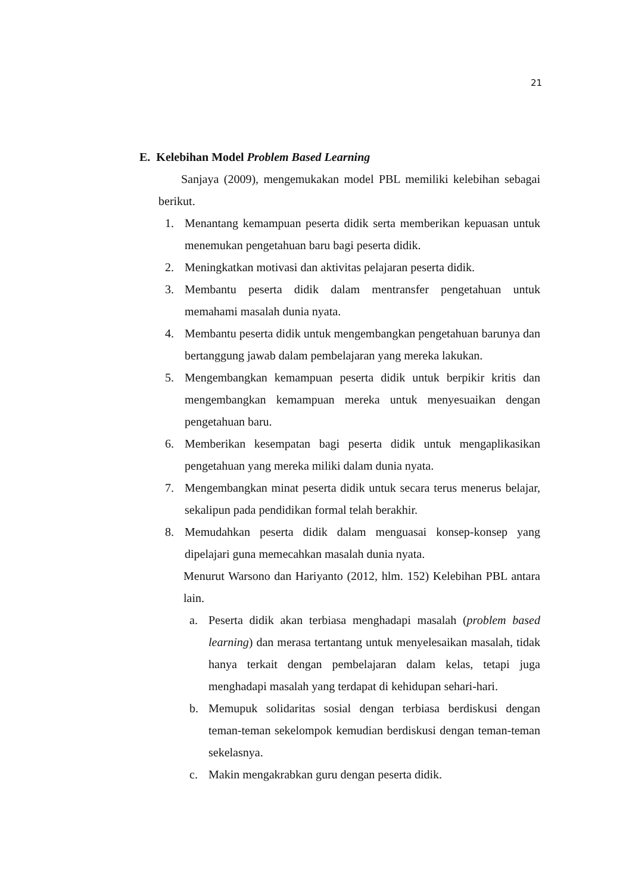21
E. Kelebihan Model Problem Based Learning
Sanjaya (2009), mengemukakan model PBL memiliki kelebihan sebagai berikut.
1. Menantang kemampuan peserta didik serta memberikan kepuasan untuk menemukan pengetahuan baru bagi peserta didik.
2. Meningkatkan motivasi dan aktivitas pelajaran peserta didik.
3. Membantu peserta didik dalam mentransfer pengetahuan untuk memahami masalah dunia nyata.
4. Membantu peserta didik untuk mengembangkan pengetahuan barunya dan bertanggung jawab dalam pembelajaran yang mereka lakukan.
5. Mengembangkan kemampuan peserta didik untuk berpikir kritis dan mengembangkan kemampuan mereka untuk menyesuaikan dengan pengetahuan baru.
6. Memberikan kesempatan bagi peserta didik untuk mengaplikasikan pengetahuan yang mereka miliki dalam dunia nyata.
7. Mengembangkan minat peserta didik untuk secara terus menerus belajar, sekalipun pada pendidikan formal telah berakhir.
8. Memudahkan peserta didik dalam menguasai konsep-konsep yang dipelajari guna memecahkan masalah dunia nyata.
Menurut Warsono dan Hariyanto (2012, hlm. 152) Kelebihan PBL antara lain.
a. Peserta didik akan terbiasa menghadapi masalah (problem based learning) dan merasa tertantang untuk menyelesaikan masalah, tidak hanya terkait dengan pembelajaran dalam kelas, tetapi juga menghadapi masalah yang terdapat di kehidupan sehari-hari.
b. Memupuk solidaritas sosial dengan terbiasa berdiskusi dengan teman-teman sekelompok kemudian berdiskusi dengan teman-teman sekelasnya.
c. Makin mengakrabkan guru dengan peserta didik.